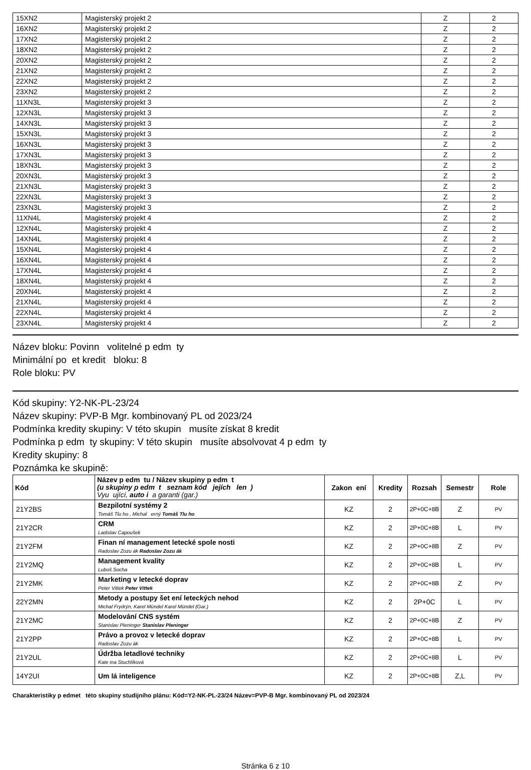| 15XN2 | Magisterský projekt 2 | Z | 2 |
| 16XN2 | Magisterský projekt 2 | Z | 2 |
| 17XN2 | Magisterský projekt 2 | Z | 2 |
| 18XN2 | Magisterský projekt 2 | Z | 2 |
| 20XN2 | Magisterský projekt 2 | Z | 2 |
| 21XN2 | Magisterský projekt 2 | Z | 2 |
| 22XN2 | Magisterský projekt 2 | Z | 2 |
| 23XN2 | Magisterský projekt 2 | Z | 2 |
| 11XN3L | Magisterský projekt 3 | Z | 2 |
| 12XN3L | Magisterský projekt 3 | Z | 2 |
| 14XN3L | Magisterský projekt 3 | Z | 2 |
| 15XN3L | Magisterský projekt 3 | Z | 2 |
| 16XN3L | Magisterský projekt 3 | Z | 2 |
| 17XN3L | Magisterský projekt 3 | Z | 2 |
| 18XN3L | Magisterský projekt 3 | Z | 2 |
| 20XN3L | Magisterský projekt 3 | Z | 2 |
| 21XN3L | Magisterský projekt 3 | Z | 2 |
| 22XN3L | Magisterský projekt 3 | Z | 2 |
| 23XN3L | Magisterský projekt 3 | Z | 2 |
| 11XN4L | Magisterský projekt 4 | Z | 2 |
| 12XN4L | Magisterský projekt 4 | Z | 2 |
| 14XN4L | Magisterský projekt 4 | Z | 2 |
| 15XN4L | Magisterský projekt 4 | Z | 2 |
| 16XN4L | Magisterský projekt 4 | Z | 2 |
| 17XN4L | Magisterský projekt 4 | Z | 2 |
| 18XN4L | Magisterský projekt 4 | Z | 2 |
| 20XN4L | Magisterský projekt 4 | Z | 2 |
| 21XN4L | Magisterský projekt 4 | Z | 2 |
| 22XN4L | Magisterský projekt 4 | Z | 2 |
| 23XN4L | Magisterský projekt 4 | Z | 2 |
Název bloku: Povinn volitelné p edm ty
Minimální po et kredit bloku: 8
Role bloku: PV
Kód skupiny: Y2-NK-PL-23/24
Název skupiny: PVP-B Mgr. kombinovaný PL od 2023/24
Podmínka kredity skupiny: V této skupin musíte získat 8 kredit
Podmínka p edm ty skupiny: V této skupin musíte absolvovat 4 p edm ty
Kredity skupiny: 8
Poznámka ke skupině:
| Kód | Název p edm tu / Název skupiny p edm t (u skupiny p edm t seznam kód jejích len ) Vyu ující, auto i a garanti (gar.) | Zakon ení | Kredity | Rozsah | Semestr | Role |
| --- | --- | --- | --- | --- | --- | --- |
| 21Y2BS | Bezpilotní systémy 2 Tomáš Tlu ho , Michal erný Tomáš Tlu ho | KZ | 2 | 2P+0C+8B | Z | PV |
| 21Y2CR | CRM Ladislav Capoušek | KZ | 2 | 2P+0C+8B | L | PV |
| 21Y2FM | Finan ní management letecké spole nosti Radoslav Zozu ák Radoslav Zozu ák | KZ | 2 | 2P+0C+8B | Z | PV |
| 21Y2MQ | Management kvality Luboš Socha | KZ | 2 | 2P+0C+8B | L | PV |
| 21Y2MK | Marketing v letecké doprav Peter Vittek Peter Vittek | KZ | 2 | 2P+0C+8B | Z | PV |
| 22Y2MN | Metody a postupy šet ení leteckých nehod Michal Frydrýn, Karel Mündel Karel Mündel (Gar.) | KZ | 2 | 2P+0C | L | PV |
| 21Y2MC | Modelování CNS systém Stanislav Pleninger Stanislav Pleninger | KZ | 2 | 2P+0C+8B | Z | PV |
| 21Y2PP | Právo a provoz v letecké doprav Radoslav Zozu ák | KZ | 2 | 2P+0C+8B | L | PV |
| 21Y2UL | Údržba letadlové techniky Kate ina Stuchlíková | KZ | 2 | 2P+0C+8B | L | PV |
| 14Y2UI | Um lá inteligence | KZ | 2 | 2P+0C+8B | Z,L | PV |
Charakteristiky p edmet této skupiny studijního plánu: Kód=Y2-NK-PL-23/24 Název=PVP-B Mgr. kombinovaný PL od 2023/24
Stránka 6 z 10